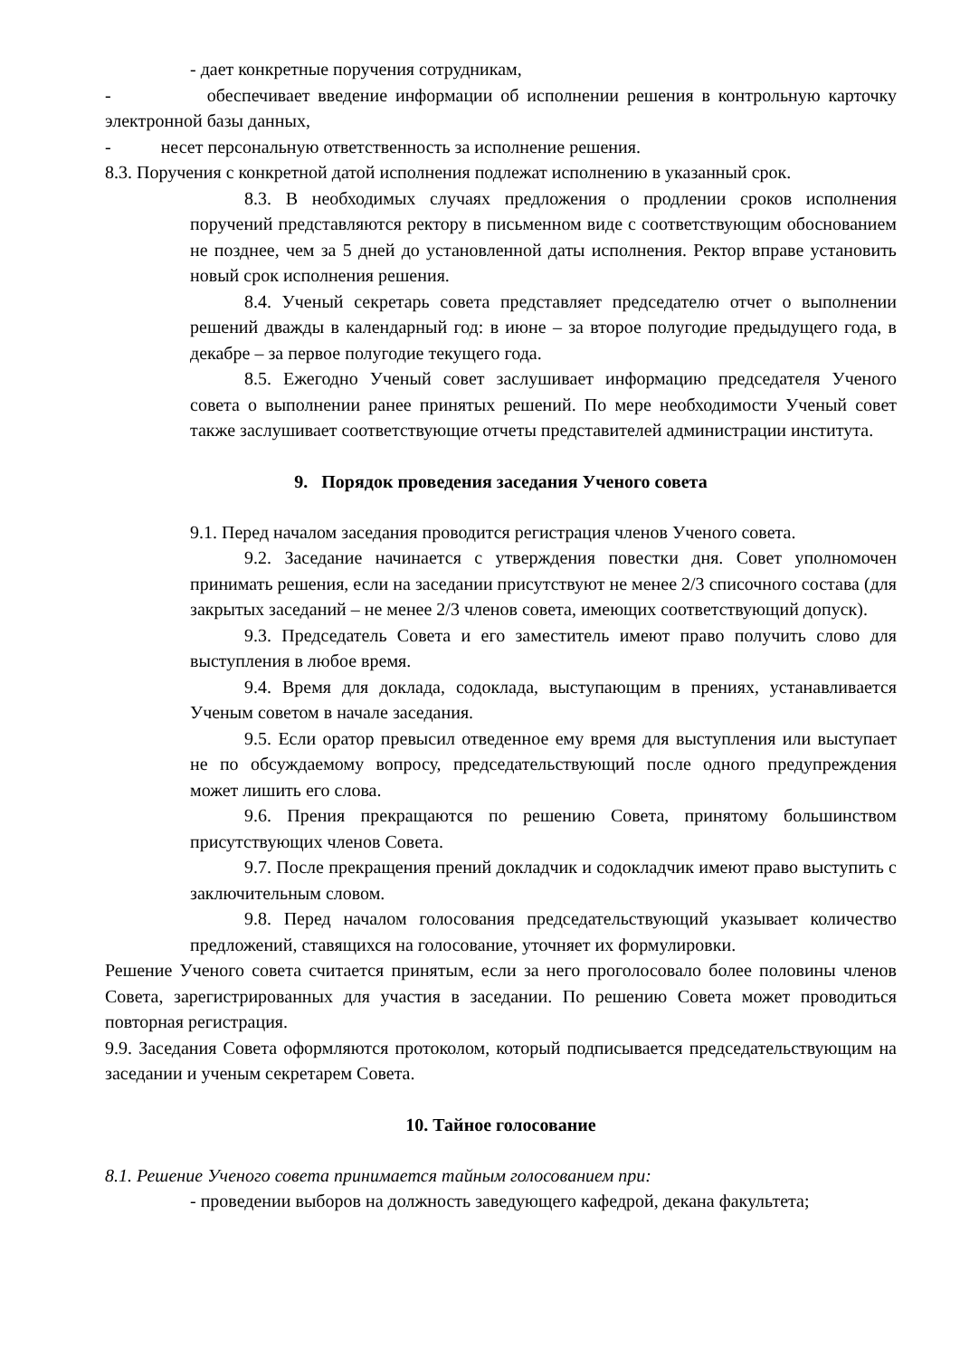- дает конкретные поручения сотрудникам,
- обеспечивает введение информации об исполнении решения в контрольную карточку электронной базы данных,
- несет персональную ответственность за исполнение решения.
8.3. Поручения с конкретной датой исполнения подлежат исполнению в указанный срок.
8.3. В необходимых случаях предложения о продлении сроков исполнения поручений представляются ректору в письменном виде с соответствующим обоснованием не позднее, чем за 5 дней до установленной даты исполнения. Ректор вправе установить новый срок исполнения решения.
8.4. Ученый секретарь совета представляет председателю отчет о выполнении решений дважды в календарный год: в июне – за второе полугодие предыдущего года, в декабре – за первое полугодие текущего года.
8.5. Ежегодно Ученый совет заслушивает информацию председателя Ученого совета о выполнении ранее принятых решений. По мере необходимости Ученый совет также заслушивает соответствующие отчеты представителей администрации института.
9. Порядок проведения заседания Ученого совета
9.1. Перед началом заседания проводится регистрация членов Ученого совета.
9.2. Заседание начинается с утверждения повестки дня. Совет уполномочен принимать решения, если на заседании присутствуют не менее 2/3 списочного состава (для закрытых заседаний – не менее 2/3 членов совета, имеющих соответствующий допуск).
9.3. Председатель Совета и его заместитель имеют право получить слово для выступления в любое время.
9.4. Время для доклада, содоклада, выступающим в прениях, устанавливается Ученым советом в начале заседания.
9.5. Если оратор превысил отведенное ему время для выступления или выступает не по обсуждаемому вопросу, председательствующий после одного предупреждения может лишить его слова.
9.6. Прения прекращаются по решению Совета, принятому большинством присутствующих членов Совета.
9.7. После прекращения прений докладчик и содокладчик имеют право выступить с заключительным словом.
9.8. Перед началом голосования председательствующий указывает количество предложений, ставящихся на голосование, уточняет их формулировки.
Решение Ученого совета считается принятым, если за него проголосовало более половины членов Совета, зарегистрированных для участия в заседании. По решению Совета может проводиться повторная регистрация.
9.9. Заседания Совета оформляются протоколом, который подписывается председательствующим на заседании и ученым секретарем Совета.
10. Тайное голосование
8.1. Решение Ученого совета принимается тайным голосованием при:
- проведении выборов на должность заведующего кафедрой, декана факультета;